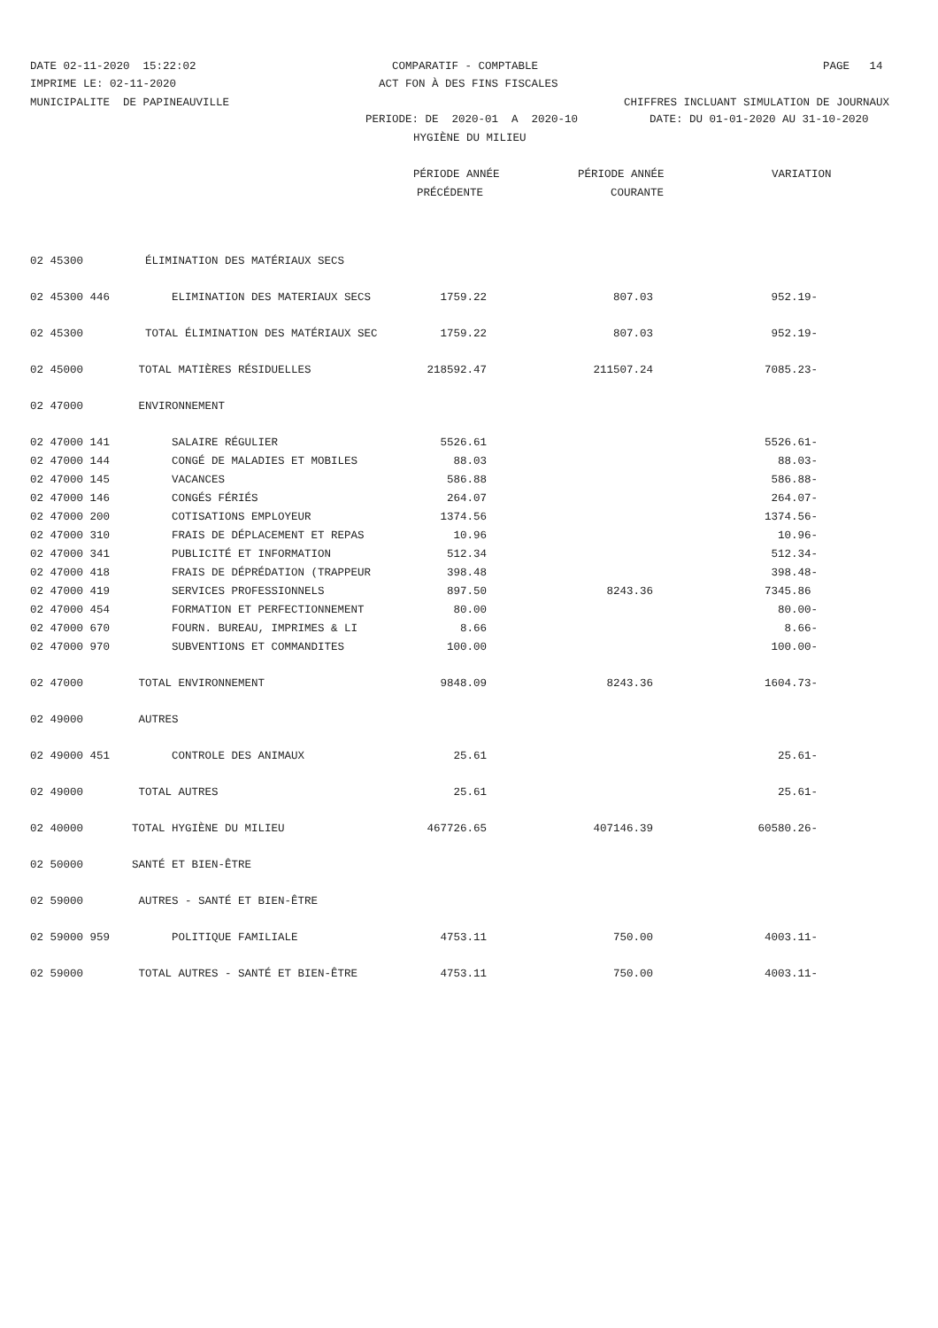DATE 02-11-2020 15:22:02
COMPARATIF - COMPTABLE
PAGE 14
IMPRIME LE: 02-11-2020
ACT FON À DES FINS FISCALES
MUNICIPALITE DE PAPINEAUVILLE
CHIFFRES INCLUANT SIMULATION DE JOURNAUX
PERIODE: DE 2020-01 A 2020-10
DATE: DU 01-01-2020 AU 31-10-2020
HYGIÈNE DU MILIEU
PÉRIODE ANNÉE
PÉRIODE ANNÉE
VARIATION
PRÉCÉDENTE
COURANTE
| 02 45300 | ÉLIMINATION DES MATÉRIAUX SECS | | | |
| 02 45300 446 | ELIMINATION DES MATERIAUX SECS | 1759.22 | 807.03 | 952.19- |
| 02 45300 | TOTAL ÉLIMINATION DES MATÉRIAUX SEC | 1759.22 | 807.03 | 952.19- |
| 02 45000 | TOTAL MATIÈRES RÉSIDUELLES | 218592.47 | 211507.24 | 7085.23- |
| 02 47000 | ENVIRONNEMENT | | | |
| 02 47000 141 | SALAIRE RÉGULIER | 5526.61 | | 5526.61- |
| 02 47000 144 | CONGÉ DE MALADIES ET MOBILES | 88.03 | | 88.03- |
| 02 47000 145 | VACANCES | 586.88 | | 586.88- |
| 02 47000 146 | CONGÉS FÉRIÉS | 264.07 | | 264.07- |
| 02 47000 200 | COTISATIONS EMPLOYEUR | 1374.56 | | 1374.56- |
| 02 47000 310 | FRAIS DE DÉPLACEMENT ET REPAS | 10.96 | | 10.96- |
| 02 47000 341 | PUBLICITÉ ET INFORMATION | 512.34 | | 512.34- |
| 02 47000 418 | FRAIS DE DÉPRÉDATION (TRAPPEUR | 398.48 | | 398.48- |
| 02 47000 419 | SERVICES PROFESSIONNELS | 897.50 | 8243.36 | 7345.86 |
| 02 47000 454 | FORMATION ET PERFECTIONNEMENT | 80.00 | | 80.00- |
| 02 47000 670 | FOURN. BUREAU, IMPRIMES & LI | 8.66 | | 8.66- |
| 02 47000 970 | SUBVENTIONS ET COMMANDITES | 100.00 | | 100.00- |
| 02 47000 | TOTAL ENVIRONNEMENT | 9848.09 | 8243.36 | 1604.73- |
| 02 49000 | AUTRES | | | |
| 02 49000 451 | CONTROLE DES ANIMAUX | 25.61 | | 25.61- |
| 02 49000 | TOTAL AUTRES | 25.61 | | 25.61- |
| 02 40000 | TOTAL HYGIÈNE DU MILIEU | 467726.65 | 407146.39 | 60580.26- |
| 02 50000 | SANTÉ ET BIEN-ÊTRE | | | |
| 02 59000 | AUTRES - SANTÉ ET BIEN-ÊTRE | | | |
| 02 59000 959 | POLITIQUE FAMILIALE | 4753.11 | 750.00 | 4003.11- |
| 02 59000 | TOTAL AUTRES - SANTÉ ET BIEN-ÊTRE | 4753.11 | 750.00 | 4003.11- |